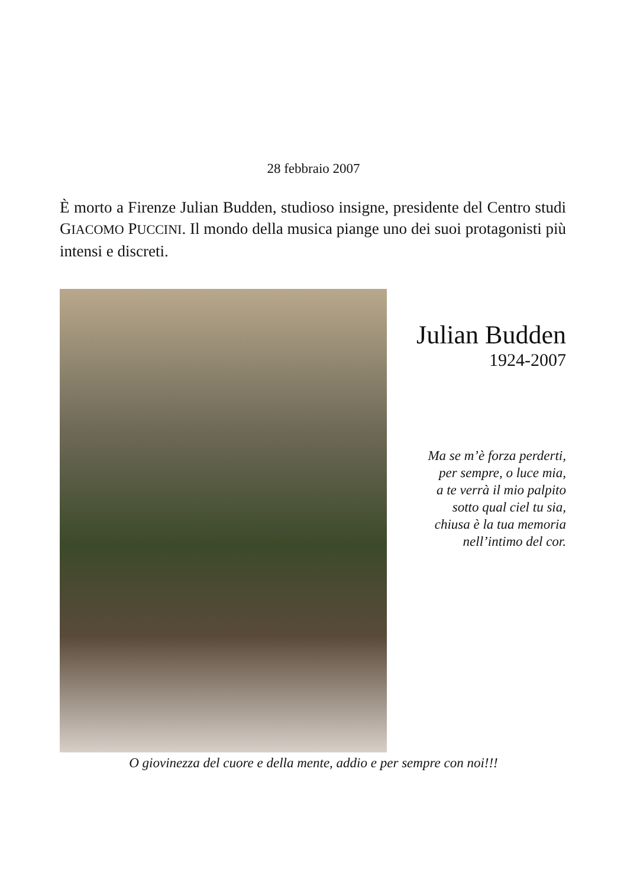28 febbraio 2007
È morto a Firenze Julian Budden, studioso insigne, presidente del Centro studi GIACOMO PUCCINI. Il mondo della musica piange uno dei suoi protagonisti più intensi e discreti.
Julian Budden
1924-2007
Ma se m’è forza perderti,
per sempre, o luce mia,
a te verrà il mio palpito
sotto qual ciel tu sia,
chiusa è la tua memoria
nell’intimo del cor.
O giovinezza del cuore e della mente, addio e per sempre con noi!!!